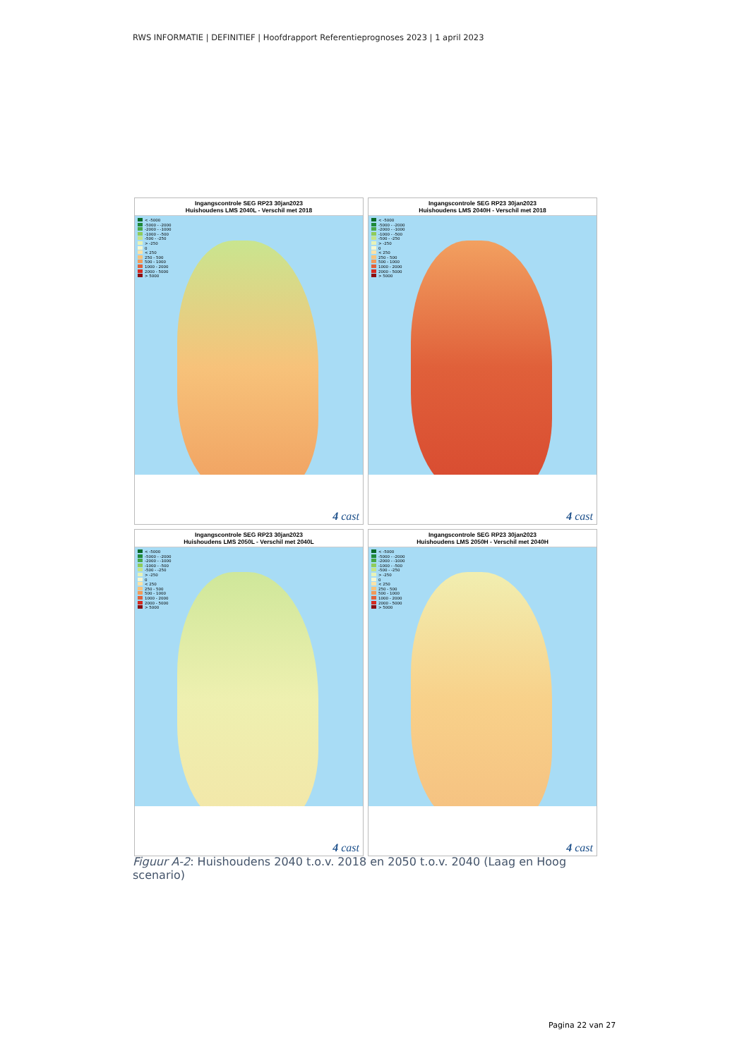RWS INFORMATIE | DEFINITIEF | Hoofdrapport Referentieprognoses 2023 | 1 april 2023
Ingangscontrole SEG RP23 30jan2023
Huishoudens LMS 2040L - Verschil met 2018
< -5000
-5000 - -2000
-2000 - -1000
-1000 - -500
-500 - -250
> -250
0
< 250
250 - 500
500 - 1000
1000 - 2000
2000 - 5000
> 5000
4 cast
Ingangscontrole SEG RP23 30jan2023
Huishoudens LMS 2040H - Verschil met 2018
< -5000
-5000 - -2000
-2000 - -1000
-1000 - -500
-500 - -250
> -250
0
< 250
250 - 500
500 - 1000
1000 - 2000
2000 - 5000
> 5000
4 cast
Ingangscontrole SEG RP23 30jan2023
Huishoudens LMS 2050L - Verschil met 2040L
< -5000
-5000 - -2000
-2000 - -1000
-1000 - -500
-500 - -250
> -250
0
< 250
250 - 500
500 - 1000
1000 - 2000
2000 - 5000
> 5000
4 cast
Ingangscontrole SEG RP23 30jan2023
Huishoudens LMS 2050H - Verschil met 2040H
< -5000
-5000 - -2000
-2000 - -1000
-1000 - -500
-500 - -250
> -250
0
< 250
250 - 500
500 - 1000
1000 - 2000
2000 - 5000
> 5000
4 cast
Figuur A-2: Huishoudens 2040 t.o.v. 2018 en 2050 t.o.v. 2040 (Laag en Hoog scenario)
Pagina 22 van 27